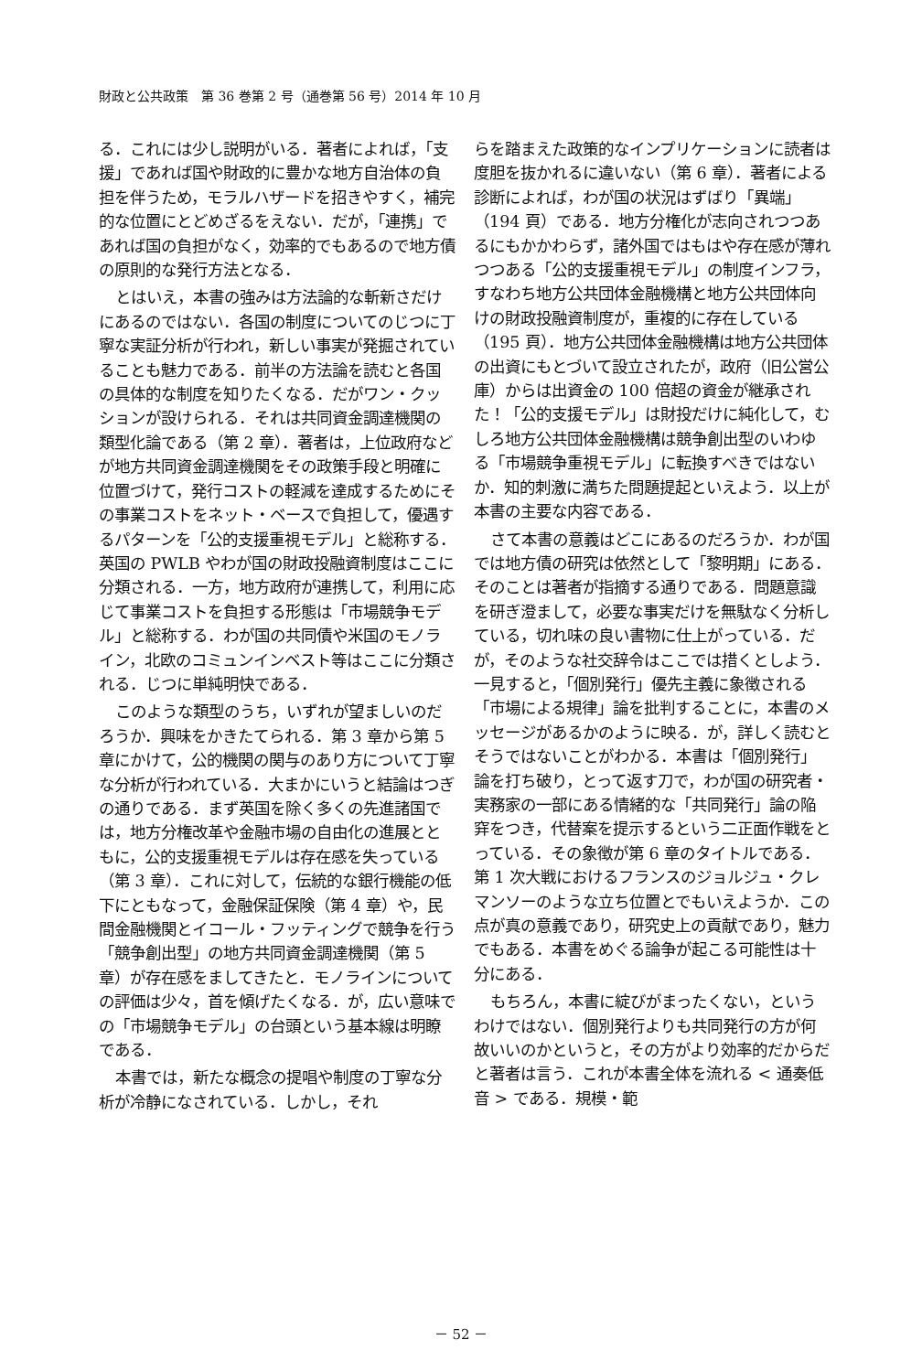財政と公共政策　第 36 巻第 2 号（通巻第 56 号）2014 年 10 月
る．これには少し説明がいる．著者によれば，「支援」であれば国や財政的に豊かな地方自治体の負担を伴うため，モラルハザードを招きやすく，補完的な位置にとどめざるをえない．だが，「連携」であれば国の負担がなく，効率的でもあるので地方債の原則的な発行方法となる．
とはいえ，本書の強みは方法論的な斬新さだけにあるのではない．各国の制度についてのじつに丁寧な実証分析が行われ，新しい事実が発掘されていることも魅力である．前半の方法論を読むと各国の具体的な制度を知りたくなる．だがワン・クッションが設けられる．それは共同資金調達機関の類型化論である（第 2 章）．著者は，上位政府などが地方共同資金調達機関をその政策手段と明確に位置づけて，発行コストの軽減を達成するためにその事業コストをネット・ベースで負担して，優遇するパターンを「公的支援重視モデル」と総称する．英国の PWLB やわが国の財政投融資制度はここに分類される．一方，地方政府が連携して，利用に応じて事業コストを負担する形態は「市場競争モデル」と総称する．わが国の共同債や米国のモノライン，北欧のコミュンインベスト等はここに分類される．じつに単純明快である．
このような類型のうち，いずれが望ましいのだろうか．興味をかきたてられる．第 3 章から第 5 章にかけて，公的機関の関与のあり方について丁寧な分析が行われている．大まかにいうと結論はつぎの通りである．まず英国を除く多くの先進諸国では，地方分権改革や金融市場の自由化の進展とともに，公的支援重視モデルは存在感を失っている（第 3 章）．これに対して，伝統的な銀行機能の低下にともなって，金融保証保険（第 4 章）や，民間金融機関とイコール・フッティングで競争を行う「競争創出型」の地方共同資金調達機関（第 5 章）が存在感をましてきたと．モノラインについての評価は少々，首を傾げたくなる．が，広い意味での「市場競争モデル」の台頭という基本線は明瞭である．
本書では，新たな概念の提唱や制度の丁寧な分析が冷静になされている．しかし，それ
らを踏まえた政策的なインプリケーションに読者は度胆を抜かれるに違いない（第 6 章）．著者による診断によれば，わが国の状況はずばり「異端」（194 頁）である．地方分権化が志向されつつあるにもかかわらず，諸外国ではもはや存在感が薄れつつある「公的支援重視モデル」の制度インフラ，すなわち地方公共団体金融機構と地方公共団体向けの財政投融資制度が，重複的に存在している（195 頁）．地方公共団体金融機構は地方公共団体の出資にもとづいて設立されたが，政府（旧公営公庫）からは出資金の 100 倍超の資金が継承された！「公的支援モデル」は財投だけに純化して，むしろ地方公共団体金融機構は競争創出型のいわゆる「市場競争重視モデル」に転換すべきではないか．知的刺激に満ちた問題提起といえよう．以上が本書の主要な内容である．
さて本書の意義はどこにあるのだろうか．わが国では地方債の研究は依然として「黎明期」にある．そのことは著者が指摘する通りである．問題意識を研ぎ澄まして，必要な事実だけを無駄なく分析している，切れ味の良い書物に仕上がっている．だが，そのような社交辞令はここでは措くとしよう．一見すると，「個別発行」優先主義に象徴される「市場による規律」論を批判することに，本書のメッセージがあるかのように映る．が，詳しく読むとそうではないことがわかる．本書は「個別発行」論を打ち破り，とって返す刀で，わが国の研究者・実務家の一部にある情緒的な「共同発行」論の陥穽をつき，代替案を提示するという二正面作戦をとっている．その象徴が第 6 章のタイトルである．第 1 次大戦におけるフランスのジョルジュ・クレマンソーのような立ち位置とでもいえようか．この点が真の意義であり，研究史上の貢献であり，魅力でもある．本書をめぐる論争が起こる可能性は十分にある．
もちろん，本書に綻びがまったくない，というわけではない．個別発行よりも共同発行の方が何故いいのかというと，その方がより効率的だからだと著者は言う．これが本書全体を流れる < 通奏低音 > である．規模・範
－ 52 －